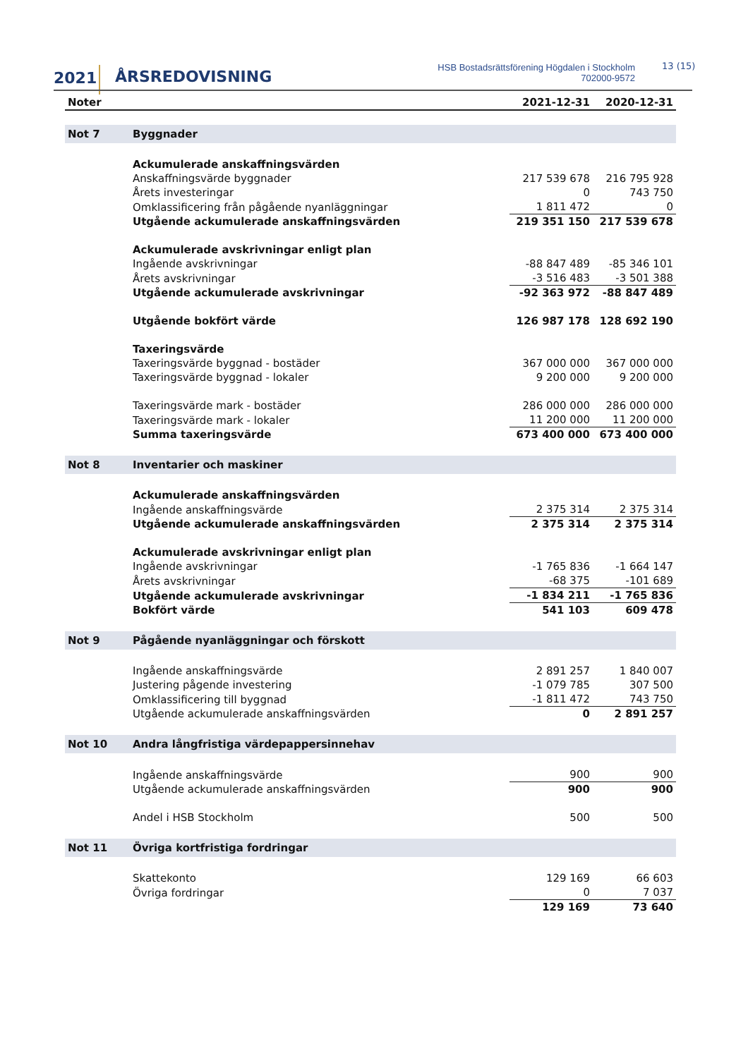2021 ÅRSREDOVISNING
HSB Bostadsrättsförening Högdalen i Stockholm
702000-9572
13 (15)
| Noter | | 2021-12-31 | 2020-12-31 |
| --- | --- | --- | --- |
| Not 7 | Byggnader | | |
| | Ackumulerade anskaffningsvärden | | |
| | Anskaffningsvärde byggnader | 217 539 678 | 216 795 928 |
| | Årets investeringar | 0 | 743 750 |
| | Omklassificering från pågående nyanläggningar | 1 811 472 | 0 |
| | Utgående ackumulerade anskaffningsvärden | 219 351 150 | 217 539 678 |
| | Ackumulerade avskrivningar enligt plan | | |
| | Ingående avskrivningar | -88 847 489 | -85 346 101 |
| | Årets avskrivningar | -3 516 483 | -3 501 388 |
| | Utgående ackumulerade avskrivningar | -92 363 972 | -88 847 489 |
| | Utgående bokfört värde | 126 987 178 | 128 692 190 |
| | Taxeringsvärde | | |
| | Taxeringsvärde byggnad - bostäder | 367 000 000 | 367 000 000 |
| | Taxeringsvärde byggnad - lokaler | 9 200 000 | 9 200 000 |
| | Taxeringsvärde mark - bostäder | 286 000 000 | 286 000 000 |
| | Taxeringsvärde mark - lokaler | 11 200 000 | 11 200 000 |
| | Summa taxeringsvärde | 673 400 000 | 673 400 000 |
| Not 8 | Inventarier och maskiner | | |
| | Ackumulerade anskaffningsvärden | | |
| | Ingående anskaffningsvärde | 2 375 314 | 2 375 314 |
| | Utgående ackumulerade anskaffningsvärden | 2 375 314 | 2 375 314 |
| | Ackumulerade avskrivningar enligt plan | | |
| | Ingående avskrivningar | -1 765 836 | -1 664 147 |
| | Årets avskrivningar | -68 375 | -101 689 |
| | Utgående ackumulerade avskrivningar | -1 834 211 | -1 765 836 |
| | Bokfört värde | 541 103 | 609 478 |
| Not 9 | Pågående nyanläggningar och förskott | | |
| | Ingående anskaffningsvärde | 2 891 257 | 1 840 007 |
| | Justering pågende investering | -1 079 785 | 307 500 |
| | Omklassificering till byggnad | -1 811 472 | 743 750 |
| | Utgående ackumulerade anskaffningsvärden | 0 | 2 891 257 |
| Not 10 | Andra långfristiga värdepappersinnehav | | |
| | Ingående anskaffningsvärde | 900 | 900 |
| | Utgående ackumulerade anskaffningsvärden | 900 | 900 |
| | Andel i HSB Stockholm | 500 | 500 |
| Not 11 | Övriga kortfristiga fordringar | | |
| | Skattekonto | 129 169 | 66 603 |
| | Övriga fordringar | 0 | 7 037 |
| | | 129 169 | 73 640 |